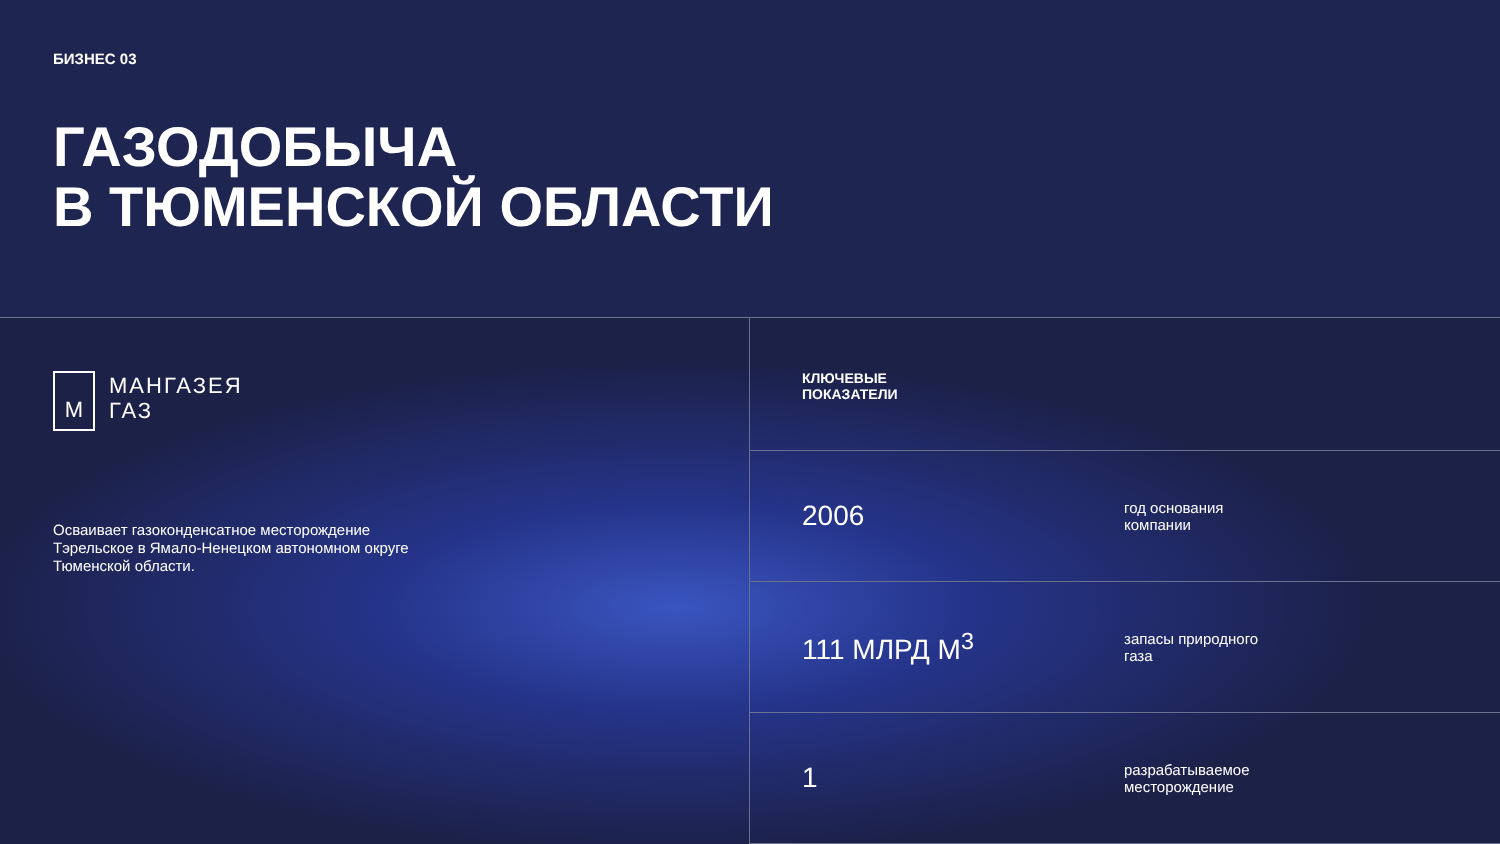БИЗНЕС 03
ГАЗОДОБЫЧА
В ТЮМЕНСКОЙ ОБЛАСТИ
М
МАНГАЗЕЯ
ГАЗ
Осваивает газоконденсатное месторождение
Тэрельское в Ямало-Ненецком автономном округе
Тюменской области.
| КЛЮЧЕВЫЕ ПОКАЗАТЕЛИ | |
| --- | --- |
| 2006 | год основания компании |
| 111 МЛРД М<sup>3</sup> | запасы природного газа |
| 1 | разрабатываемое месторождение |